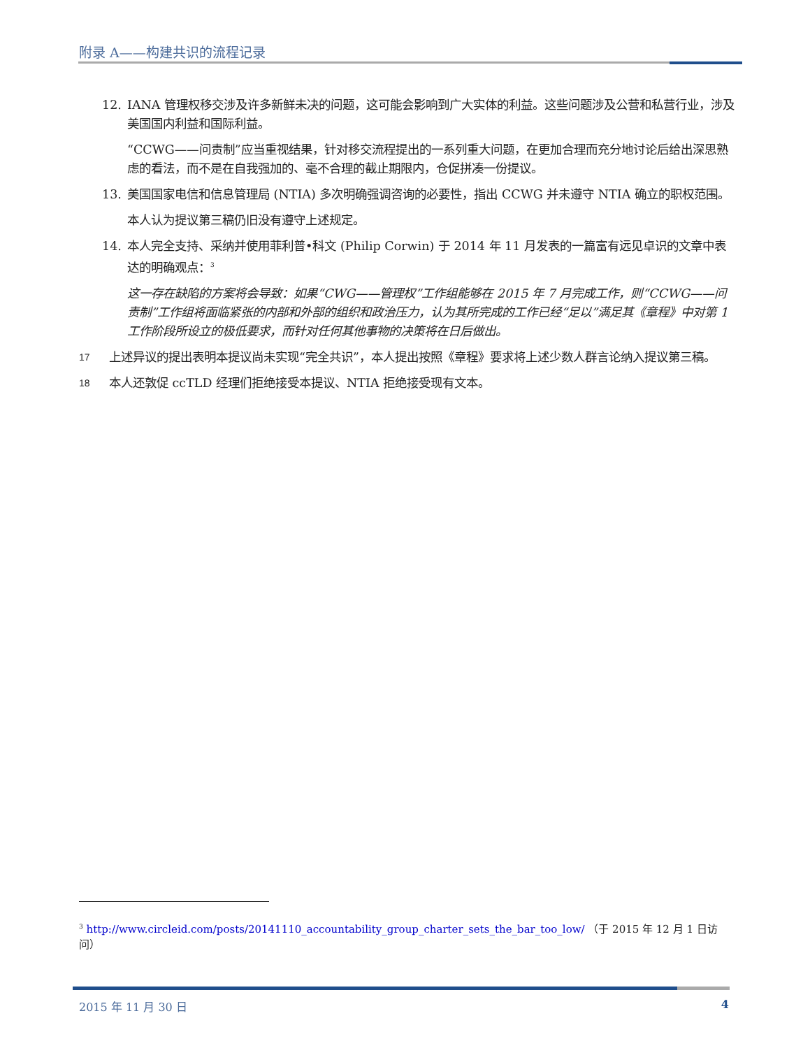附录 A——构建共识的流程记录
12. IANA 管理权移交涉及许多新鲜未决的问题，这可能会影响到广大实体的利益。这些问题涉及公营和私营行业，涉及美国国内利益和国际利益。
“CCWG——问责制”应当重视结果，针对移交流程提出的一系列重大问题，在更加合理而充分地讨论后给出深思熟虑的看法，而不是在自我强加的、毫不合理的截止期限内，仓促拼凑一份提议。
13. 美国国家电信和信息管理局 (NTIA) 多次明确强调咨询的必要性，指出 CCWG 并未遵守 NTIA 确立的职权范围。
本人认为提议第三稿仍旧没有遵守上述规定。
14. 本人完全支持、采纳并使用菲利普•科文 (Philip Corwin) 于 2014 年 11 月发表的一篇富有远见卓识的文章中表达的明确观点：<sup>3</sup>
这一存在缺陷的方案将会导致：如果“CWG——管理权”工作组能够在 2015 年 7 月完成工作，则“CCWG——问责制”工作组将面临紧张的内部和外部的组织和政治压力，认为其所完成的工作已经“足以”满足其《章程》中对第 1 工作阶段所设立的极低要求，而针对任何其他事物的决策将在日后做出。
17 上述异议的提出表明本提议尚未实现“完全共识”，本人提出按照《章程》要求将上述少数人群言论纳入提议第三稿。
18 本人还敦促 ccTLD 经理们拒绝接受本提议、NTIA 拒绝接受现有文本。
<sup>3</sup> http://www.circleid.com/posts/20141110_accountability_group_charter_sets_the_bar_too_low/ （于 2015 年 12 月 1 日访问）
2015 年 11 月 30 日 4